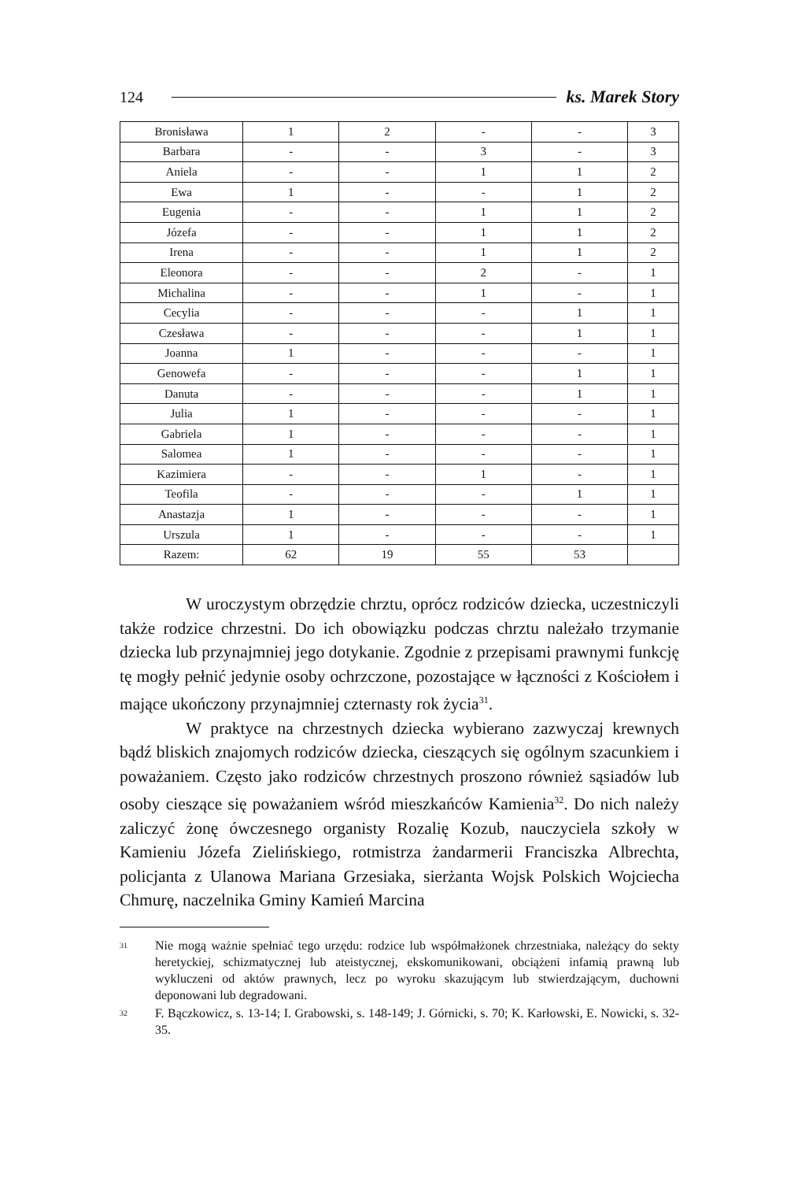124 ks. Marek Story
| Bronisława | 1 | 2 | - | - | 3 |
| Barbara | - | - | 3 | - | 3 |
| Aniela | - | - | 1 | 1 | 2 |
| Ewa | 1 | - | - | 1 | 2 |
| Eugenia | - | - | 1 | 1 | 2 |
| Józefa | - | - | 1 | 1 | 2 |
| Irena | - | - | 1 | 1 | 2 |
| Eleonora | - | - | 2 | - | 1 |
| Michalina | - | - | 1 | - | 1 |
| Cecylia | - | - | - | 1 | 1 |
| Czesława | - | - | - | 1 | 1 |
| Joanna | 1 | - | - | - | 1 |
| Genowefa | - | - | - | 1 | 1 |
| Danuta | - | - | - | 1 | 1 |
| Julia | 1 | - | - | - | 1 |
| Gabriela | 1 | - | - | - | 1 |
| Salomea | 1 | - | - | - | 1 |
| Kazimiera | - | - | 1 | - | 1 |
| Teofila | - | - | - | 1 | 1 |
| Anastazja | 1 | - | - | - | 1 |
| Urszula | 1 | - | - | - | 1 |
| Razem: | 62 | 19 | 55 | 53 | |
W uroczystym obrzędzie chrztu, oprócz rodziców dziecka, uczestniczyli także rodzice chrzestni. Do ich obowiązku podczas chrztu należało trzymanie dziecka lub przynajmniej jego dotykanie. Zgodnie z przepisami prawnymi funkcję tę mogły pełnić jedynie osoby ochrzczone, pozostające w łączności z Kościołem i mające ukończony przynajmniej czternasty rok życia<sup>31</sup>.
W praktyce na chrzestnych dziecka wybierano zazwyczaj krewnych bądź bliskich znajomych rodziców dziecka, cieszących się ogólnym szacunkiem i poważaniem. Często jako rodziców chrzestnych proszono również sąsiadów lub osoby cieszące się poważaniem wśród mieszkańców Kamienia<sup>32</sup>. Do nich należy zaliczyć żonę ówczesnego organisty Rozalię Kozub, nauczyciela szkoły w Kamieniu Józefa Zielińskiego, rotmistrza żandarmerii Franciszka Albrechta, policjanta z Ulanowa Mariana Grzesiaka, sierżanta Wojsk Polskich Wojciecha Chmurę, naczelnika Gminy Kamień Marcina
<sup>31</sup>
Nie mogą ważnie spełniać tego urzędu: rodzice lub współmałżonek chrzestniaka, należący do sekty heretyckiej, schizmatycznej lub ateistycznej, ekskomunikowani, obciążeni infamią prawną lub wykluczeni od aktów prawnych, lecz po wyroku skazującym lub stwierdzającym, duchowni deponowani lub degradowani.
<sup>32</sup>
F. Bączkowicz, s. 13-14; I. Grabowski, s. 148-149; J. Górnicki, s. 70; K. Karłowski, E. Nowicki, s. 32-35.